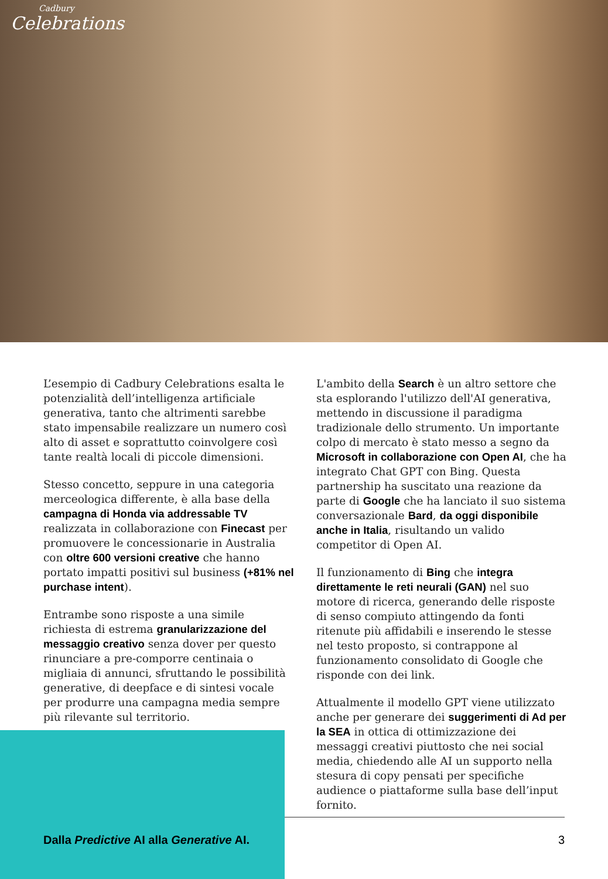Cadbury
Celebrations
L’esempio di Cadbury Celebrations esalta le potenzialità dell’intelligenza artificiale generativa, tanto che altrimenti sarebbe stato impensabile realizzare un numero così alto di asset e soprattutto coinvolgere così tante realtà locali di piccole dimensioni.
Stesso concetto, seppure in una categoria merceologica differente, è alla base della campagna di Honda via addressable TV realizzata in collaborazione con Finecast per promuovere le concessionarie in Australia con oltre 600 versioni creative che hanno portato impatti positivi sul business (+81% nel purchase intent).
Entrambe sono risposte a una simile richiesta di estrema granularizzazione del messaggio creativo senza dover per questo rinunciare a pre-comporre centinaia o migliaia di annunci, sfruttando le possibilità generative, di deepface e di sintesi vocale per produrre una campagna media sempre più rilevante sul territorio.
L'ambito della Search è un altro settore che sta esplorando l'utilizzo dell'AI generativa, mettendo in discussione il paradigma tradizionale dello strumento. Un importante colpo di mercato è stato messo a segno da Microsoft in collaborazione con Open AI, che ha integrato Chat GPT con Bing. Questa partnership ha suscitato una reazione da parte di Google che ha lanciato il suo sistema conversazionale Bard, da oggi disponibile anche in Italia, risultando un valido competitor di Open AI.
Il funzionamento di Bing che integra direttamente le reti neurali (GAN) nel suo motore di ricerca, generando delle risposte di senso compiuto attingendo da fonti ritenute più affidabili e inserendo le stesse nel testo proposto, si contrappone al funzionamento consolidato di Google che risponde con dei link.
Attualmente il modello GPT viene utilizzato anche per generare dei suggerimenti di Ad per la SEA in ottica di ottimizzazione dei messaggi creativi piuttosto che nei social media, chiedendo alle AI un supporto nella stesura di copy pensati per specifiche audience o piattaforme sulla base dell’input fornito.
Dalla Predictive AI alla Generative AI. 3